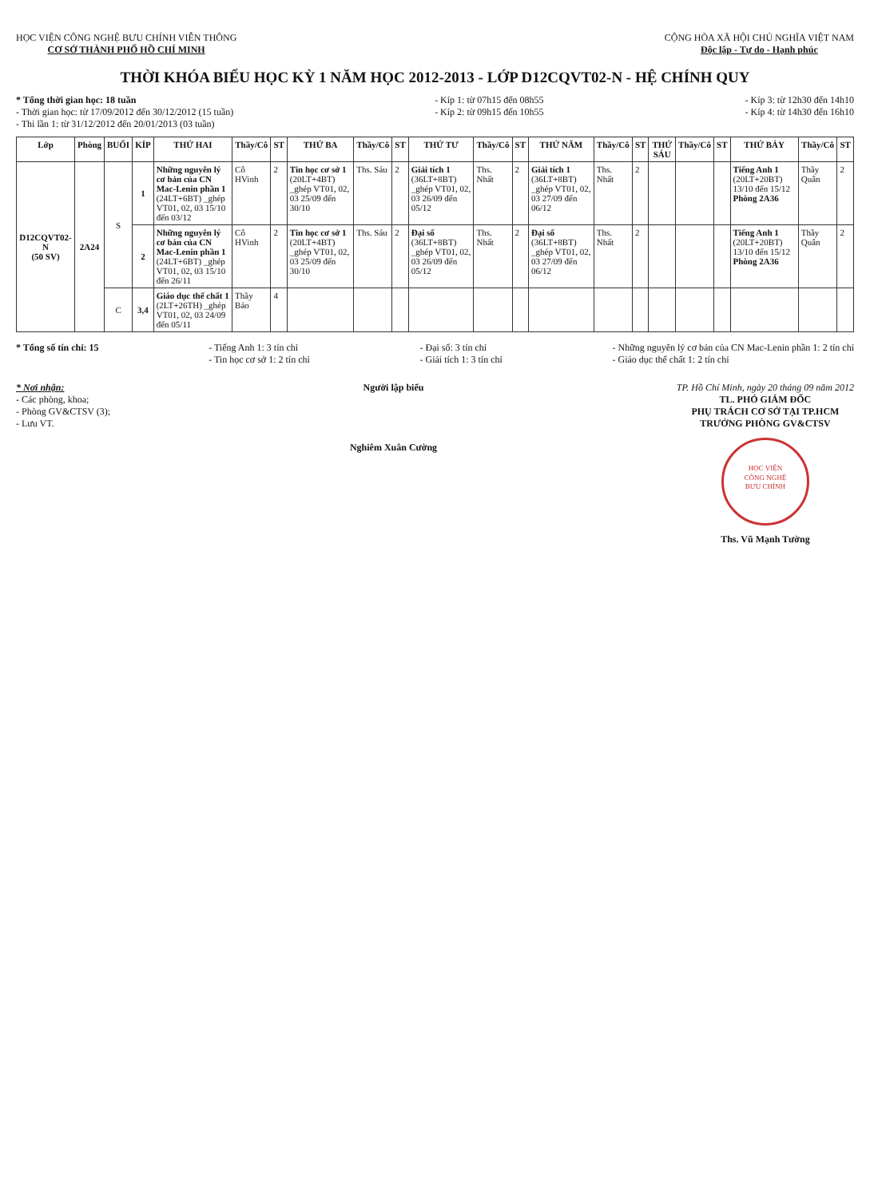HỌC VIỆN CÔNG NGHỆ BƯU CHÍNH VIỄN THÔNG
CƠ SỞ THÀNH PHỐ HỒ CHÍ MINH
CỘNG HÒA XÃ HỘI CHỦ NGHĨA VIỆT NAM
Độc lập - Tự do - Hạnh phúc
THỜI KHÓA BIỂU HỌC KỲ 1 NĂM HỌC 2012-2013 - LỚP D12CQVT02-N - HỆ CHÍNH QUY
* Tổng thời gian học: 18 tuần
- Thời gian học: từ 17/09/2012 đến 30/12/2012 (15 tuần)
- Thi lần 1: từ 31/12/2012 đến 20/01/2013 (03 tuần)
- Kíp 1: từ 07h15 đến 08h55
- Kíp 2: từ 09h15 đến 10h55
- Kíp 3: từ 12h30 đến 14h10
- Kíp 4: từ 14h30 đến 16h10
| Lớp | Phòng | BUỔI | KÍP | THỨ HAI | Thầy/Cô | ST | THỨ BA | Thầy/Cô | ST | THỨ TƯ | Thầy/Cô | ST | THỨ NĂM | Thầy/Cô | ST | THỨ SÁU | Thầy/Cô | ST | THỨ BẢY | Thầy/Cô | ST |
| --- | --- | --- | --- | --- | --- | --- | --- | --- | --- | --- | --- | --- | --- | --- | --- | --- | --- | --- | --- | --- | --- |
| D12CQVT02-N (50 SV) | 2A24 | S | 1 | Những nguyên lý cơ bản của CN Mac-Lenin phần 1 (24LT+6BT) _ghép VT01, 02, 03 15/10 đến 03/12 | Cô HVinh | 2 | Tin học cơ sở 1 (20LT+4BT) _ghép VT01, 02, 03 25/09 đến 30/10 | Ths. Sáu | 2 | Giải tích 1 (36LT+8BT) _ghép VT01, 02, 03 26/09 đến 05/12 | Ths. Nhất | 2 | Giải tích 1 (36LT+8BT) _ghép VT01, 02, 03 27/09 đến 06/12 | Ths. Nhất | 2 | | | | Tiếng Anh 1 (20LT+20BT) 13/10 đến 15/12 Phòng 2A36 | Thầy Quân | 2 |
| | | | 2 | Những nguyên lý cơ bản của CN Mac-Lenin phần 1 (24LT+6BT) _ghép VT01, 02, 03 15/10 đến 26/11 | Cô HVinh | 2 | Tin học cơ sở 1 (20LT+4BT) _ghép VT01, 02, 03 25/09 đến 30/10 | Ths. Sáu | 2 | Đại số (36LT+8BT) _ghép VT01, 02, 03 26/09 đến 05/12 | Ths. Nhất | 2 | Đại số (36LT+8BT) _ghép VT01, 02, 03 27/09 đến 06/12 | Ths. Nhất | 2 | | | | Tiếng Anh 1 (20LT+20BT) 13/10 đến 15/12 Phòng 2A36 | Thầy Quân | 2 |
| | | C | 3,4 | Giáo dục thể chất 1 (2LT+26TH) _ghép VT01, 02, 03 24/09 đến 05/11 | Thầy Bảo | 4 | | | | | | | | | | | | | | | |
* Tổng số tín chỉ: 15 - Tiếng Anh 1: 3 tín chỉ
- Tin học cơ sở 1: 2 tín chỉ
- Đại số: 3 tín chỉ
- Giải tích 1: 3 tín chỉ
- Những nguyên lý cơ bản của CN Mac-Lenin phần 1: 2 tín chỉ
- Giáo dục thể chất 1: 2 tín chỉ
* Nơi nhận:
- Các phòng, khoa;
- Phòng GV&CTSV (3);
- Lưu VT.
Người lập biểu
Nghiêm Xuân Cường
TP. Hồ Chí Minh, ngày 20 tháng 09 năm 2012
TL. PHÓ GIÁM ĐỐC
PHỤ TRÁCH CƠ SỞ TẠI TP.HCM
TRƯỞNG PHÒNG GV&CTSV
HỌC VIỆN
CÔNG NGHỆ
BƯU CHÍNH
Ths. Vũ Mạnh Tường